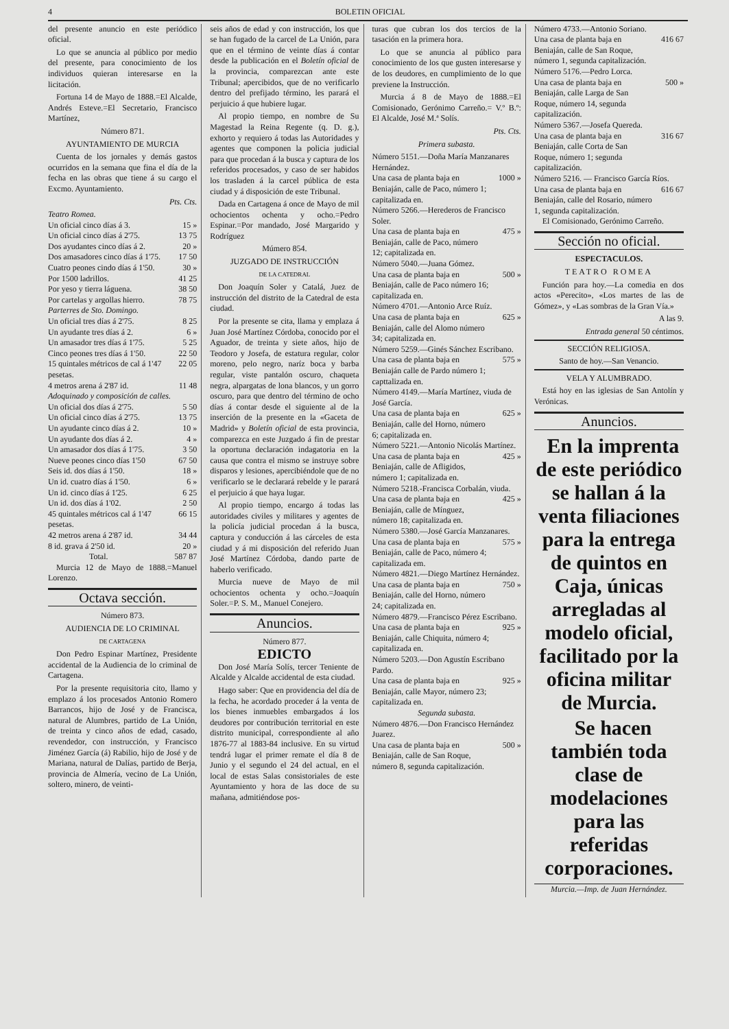4 BOLETIN OFICIAL
del presente anuncio en este periódico oficial.
Lo que se anuncia al público por medio del presente, para conocimiento de los individuos quieran interesarse en la licitación.
Fortuna 14 de Mayo de 1888.=El Alcalde, Andrés Esteve.=El Secretario, Francisco Martínez,
Número 871.
AYUNTAMIENTO DE MURCIA
Cuenta de los jornales y demás gastos ocurridos en la semana que fina el día de la fecha en las obras que tiene á su cargo el Excmo. Ayuntamiento.
Pts. Cts.
| Teatro Romea. | |
| Un oficial cinco días á 3. | 15 » |
| Un oficial cinco días á 2'75. | 13 75 |
| Dos ayudantes cinco días á 2. | 20 » |
| Dos amasadores cinco días á 1'75. | 17 50 |
| Cuatro peones cindo días á 1'50. | 30 » |
| Por 1500 ladrillos. | 41 25 |
| Por yeso y tierra láguena. | 38 50 |
| Por cartelas y argollas hierro. | 78 75 |
| Parterres de Sto. Domingo. | |
| Un oficial tres días á 2'75. | 8 25 |
| Un ayudante tres días á 2. | 6 » |
| Un amasador tres días á 1'75. | 5 25 |
| Cinco peones tres días á 1'50. | 22 50 |
| 15 quintales métricos de cal á 1'47 pesetas. | 22 05 |
| 4 metros arena á 2'87 id. | 11 48 |
| Adoquinado y composición de calles. | |
| Un oficial dos días á 2'75. | 5 50 |
| Un oficial cinco días á 2'75. | 13 75 |
| Un ayudante cinco días á 2. | 10 » |
| Un ayudante dos días á 2. | 4 » |
| Un amasador dos días á 1'75. | 3 50 |
| Nueve peones cinco días 1'50 | 67 50 |
| Seis id. dos días á 1'50. | 18 » |
| Un id. cuatro días á 1'50. | 6 » |
| Un id. cinco días á 1'25. | 6 25 |
| Un id. dos días á 1'02. | 2 50 |
| 45 quintales métricos cal á 1'47 pesetas. | 66 15 |
| 42 metros arena á 2'87 id. | 34 44 |
| 8 id. grava á 2'50 id. | 20 » |
| Total. | 587 87 |
Murcia 12 de Mayo de 1888.=Manuel Lorenzo.
Octava sección.
Número 873.
AUDIENCIA DE LO CRIMINAL
DE CARTAGENA
Don Pedro Espinar Martínez, Presidente accidental de la Audiencia de lo criminal de Cartagena.
Por la presente requisitoria cito, llamo y emplazo á los procesados Antonio Romero Barrancos, hijo de José y de Francisca, natural de Alumbres, partido de La Unión, de treinta y cinco años de edad, casado, revendedor, con instrucción, y Francisco Jiménez García (á) Rabilio, hijo de José y de Mariana, natural de Dalías, partido de Berja, provincia de Almería, vecino de La Unión, soltero, minero, de veinti-
seis años de edad y con instrucción, los que se han fugado de la carcel de La Unión, para que en el término de veinte días á contar desde la publicación en el Boletín oficial de la provincia, comparezcan ante este Tribunal; apercibidos, que de no verificarlo dentro del prefijado término, les parará el perjuicio á que hubiere lugar.
Al propio tiempo, en nombre de Su Magestad la Reina Regente (q. D. g.), exhorto y requiero á todas las Autoridades y agentes que componen la policia judicial para que procedan á la busca y captura de los referidos procesados, y caso de ser habidos los trasladen á la carcel pública de esta ciudad y á disposición de este Tribunal.
Dada en Cartagena á once de Mayo de mil ochocientos ochenta y ocho.=Pedro Espinar.=Por mandado, José Margarido y Rodríguez
Múmero 854.
JUZGADO DE INSTRUCCIÓN
DE LA CATEDRAL
Don Joaquín Soler y Catalá, Juez de instrucción del distrito de la Catedral de esta ciudad.
Por la presente se cita, llama y emplaza á Juan José Martínez Córdoba, conocido por el Aguador, de treinta y siete años, hijo de Teodoro y Josefa, de estatura regular, color moreno, pelo negro, naríz boca y barba regular, viste pantalón oscuro, chaqueta negra, alpargatas de lona blancos, y un gorro oscuro, para que dentro del término de ocho días á contar desde el siguiente al de la inserción de la presente en la «Gaceta de Madrid» y Boletín oficial de esta provincia, comparezca en este Juzgado á fin de prestar la oportuna declaración indagatoria en la causa que contra el mismo se instruye sobre disparos y lesiones, apercibiéndole que de no verificarlo se le declarará rebelde y le parará el perjuicio á que haya lugar.
Al propio tiempo, encargo á todas las autoridades civiles y militares y agentes de la policía judicial procedan á la busca, captura y conducción á las cárceles de esta ciudad y á mi disposición del referido Juan José Martínez Córdoba, dando parte de haberlo verificado.
Murcia nueve de Mayo de mil ochocientos ochenta y ocho.=Joaquín Soler.=P. S. M., Manuel Conejero.
Anuncios.
Número 877.
EDICTO
Don José María Solís, tercer Teniente de Alcalde y Alcalde accidental de esta ciudad.
Hago saber: Que en providencia del día de la fecha, he acordado proceder á la venta de los bienes inmuebles embargados á los deudores por contribución territorial en este distrito municipal, correspondiente al año 1876-77 al 1883-84 inclusive. En su virtud tendrá lugar el primer remate el día 8 de Junio y el segundo el 24 del actual, en el local de estas Salas consistoriales de este Ayuntamiento y hora de las doce de su mañana, admitiéndose pos-
turas que cubran los dos tercios de la tasación en la primera hora.
Lo que se anuncia al público para conocimiento de los que gusten interesarse y de los deudores, en cumplimiento de lo que previene la Instrucción.
Murcia á 8 de Mayo de 1888.=El Comisionado, Gerónimo Carreño.= V.º B.º: El Alcalde, José M.ª Solís.
Pts. Cts.
Primera subasta.
| Número 5151.—Doña María Manzanares Hernández. | |
| Una casa de planta baja en Beniaján, calle de Paco, número 1; capitalizada en. | 1000 » |
| Número 5266.—Herederos de Francisco Soler. | |
| Una casa de planta baja en Beniaján, calle de Paco, número 12; capitalizada en. | 475 » |
| Número 5040.—Juana Gómez. | |
| Una casa de planta baja en Beniaján, calle de Paco número 16; capitalizada en. | 500 » |
| Número 4701.—Antonio Arce Ruíz. | |
| Una casa de planta baja en Beniaján, calle del Alomo número 34; capitalizada en. | 625 » |
| Número 5259.—Ginés Sánchez Escribano. | |
| Una casa de planta baja en Beniaján calle de Pardo número 1; capttalizada en. | 575 » |
| Número 4149.—María Martínez, viuda de José García. | |
| Una casa de planta baja en Beniaján, calle del Horno, número 6; capitalizada en. | 625 » |
| Número 5221.—Antonio Nicolás Martínez. | |
| Una casa de planta baja en Beniaján, calle de Afligidos, número 1; capitalizada en. | 425 » |
| Número 5218.-Francisca Corbalán, viuda. | |
| Una casa de planta baja en Beniaján, calle de Mínguez, número 18; capitalizada en. | 425 » |
| Número 5380.—José García Manzanares. | |
| Una casa de planta baja en Beniaján, calle de Paco, número 4; capitalizada em. | 575 » |
| Número 4821.—Diego Martínez Hernández. | |
| Una casa de planta baja en Beniaján, calle del Horno, número 24; capitalizada en. | 750 » |
| Número 4879.—Francisco Pérez Escribano. | |
| Una casa de planta baja en Beniaján, calle Chiquita, número 4; capitalizada en. | 925 » |
| Número 5203.—Don Agustín Escribano Pardo. | |
| Una casa de planta baja en Beniaján, calle Mayor, número 23; capitalizada en. | 925 » |
| Segunda subasta. | |
| Número 4876.—Don Francisco Hernández Juarez. | |
| Una casa de planta baja en Beniaján, calle de San Roque, número 8, segunda capitalización. | 500 » |
| Número 4733.—Antonio Soriano. | |
| Una casa de planta baja en Beniaján, calle de San Roque, número 1, segunda capitalización. | 416 67 |
| Número 5176.—Pedro Lorca. | |
| Una casa de planta baja en Beniaján, calle Larga de San Roque, número 14, segunda capitalización. | 500 » |
| Número 5367.—Josefa Quereda. | |
| Una casa de planta baja en Beniaján, calle Corta de San Roque, número 1; segunda capitalización. | 316 67 |
| Número 5216. — Francisco García Ríos. | |
| Una casa de planta baja en Beniaján, calle del Rosario, número 1, segunda capitalización. | 616 67 |
El Comisionado, Gerónimo Carreño.
Sección no oficial.
ESPECTACULOS.
TEATRO ROMEA
Función para hoy.—La comedia en dos actos «Perecito», «Los martes de las de Gómez», y «Las sombras de la Gran Vía.»
A las 9.
Entrada general 50 céntimos.
SECCIÓN RELIGIOSA.
Santo de hoy.—San Venancio.
VELA Y ALUMBRADO.
Está hoy en las iglesias de San Antolín y Verónicas.
Anuncios.
En la imprenta de este periódico se hallan á la venta filiaciones para la entrega de quintos en Caja, únicas arregladas al modelo oficial, facilitado por la oficina militar de Murcia.
Se hacen también toda clase de modelaciones para las referidas corporaciones.
Murcia.—Imp. de Juan Hernández.